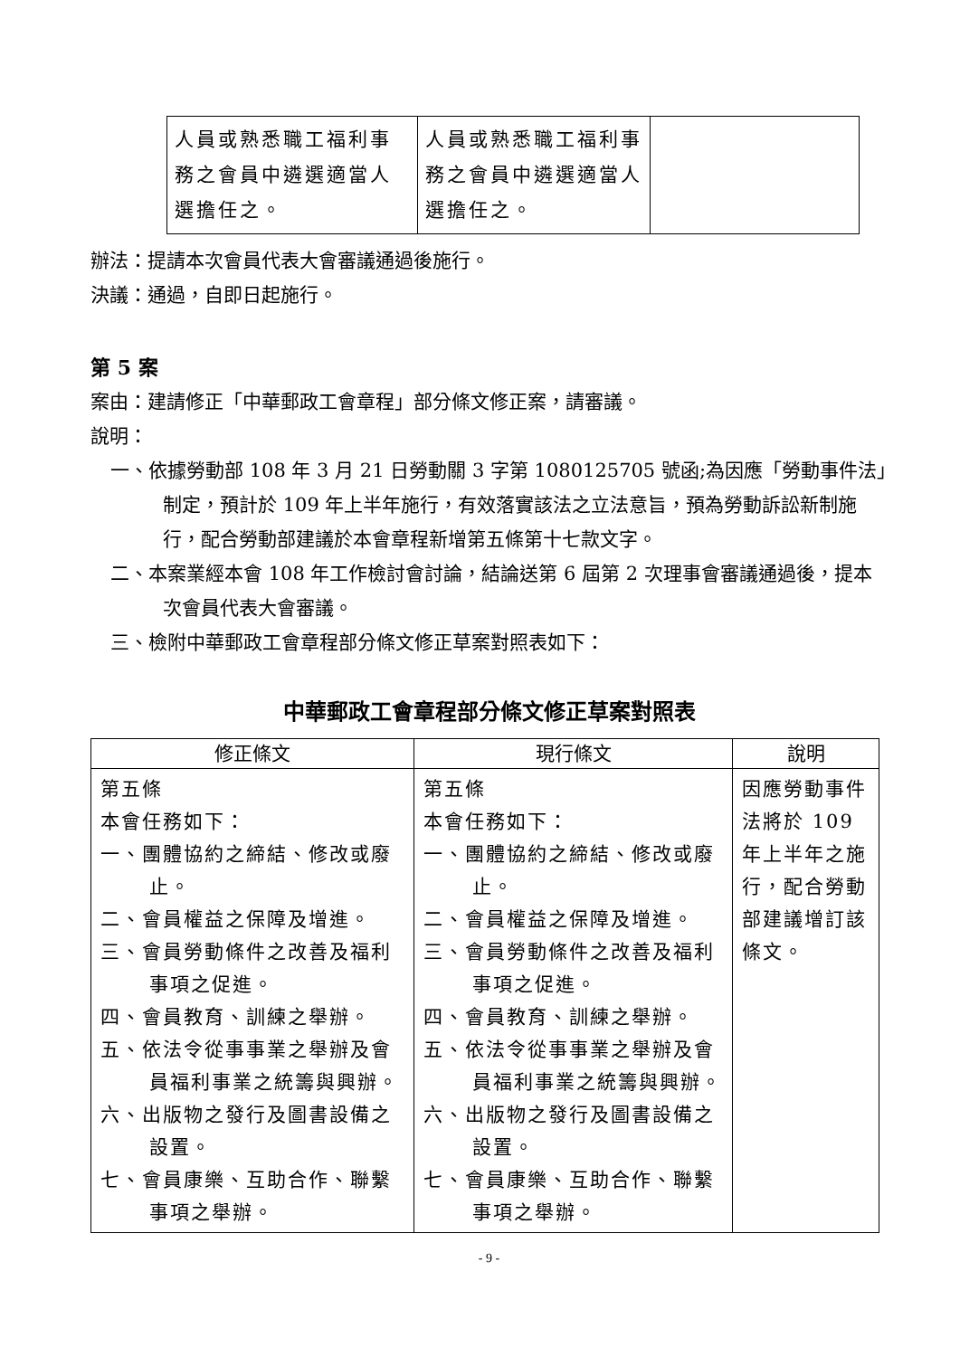| 人員或熟悉職工福利事務之會員中遴選適當人選擔任之。 | 人員或熟悉職工福利事務之會員中遴選適當人選擔任之。 | |
辦法：提請本次會員代表大會審議通過後施行。
決議：通過，自即日起施行。
第 5 案
案由：建請修正「中華郵政工會章程」部分條文修正案，請審議。
說明：
一、依據勞動部 108 年 3 月 21 日勞動關 3 字第 1080125705 號函;為因應「勞動事件法」制定，預計於 109 年上半年施行，有效落實該法之立法意旨，預為勞動訴訟新制施行，配合勞動部建議於本會章程新增第五條第十七款文字。
二、本案業經本會 108 年工作檢討會討論，結論送第 6 屆第 2 次理事會審議通過後，提本次會員代表大會審議。
三、檢附中華郵政工會章程部分條文修正草案對照表如下：
中華郵政工會章程部分條文修正草案對照表
| 修正條文 | 現行條文 | 說明 |
| --- | --- | --- |
| 第五條 本會任務如下： 一、團體協約之締結、修改或廢止。 二、會員權益之保障及增進。 三、會員勞動條件之改善及福利事項之促進。 四、會員教育、訓練之舉辦。 五、依法令從事事業之舉辦及會員福利事業之統籌與興辦。 六、出版物之發行及圖書設備之設置。 七、會員康樂、互助合作、聯繫事項之舉辦。 | 第五條 本會任務如下： 一、團體協約之締結、修改或廢止。 二、會員權益之保障及增進。 三、會員勞動條件之改善及福利事項之促進。 四、會員教育、訓練之舉辦。 五、依法令從事事業之舉辦及會員福利事業之統籌與興辦。 六、出版物之發行及圖書設備之設置。 七、會員康樂、互助合作、聯繫事項之舉辦。 | 因應勞動事件法將於 109 年上半年之施行，配合勞動部建議增訂該條文。 |
- 9 -